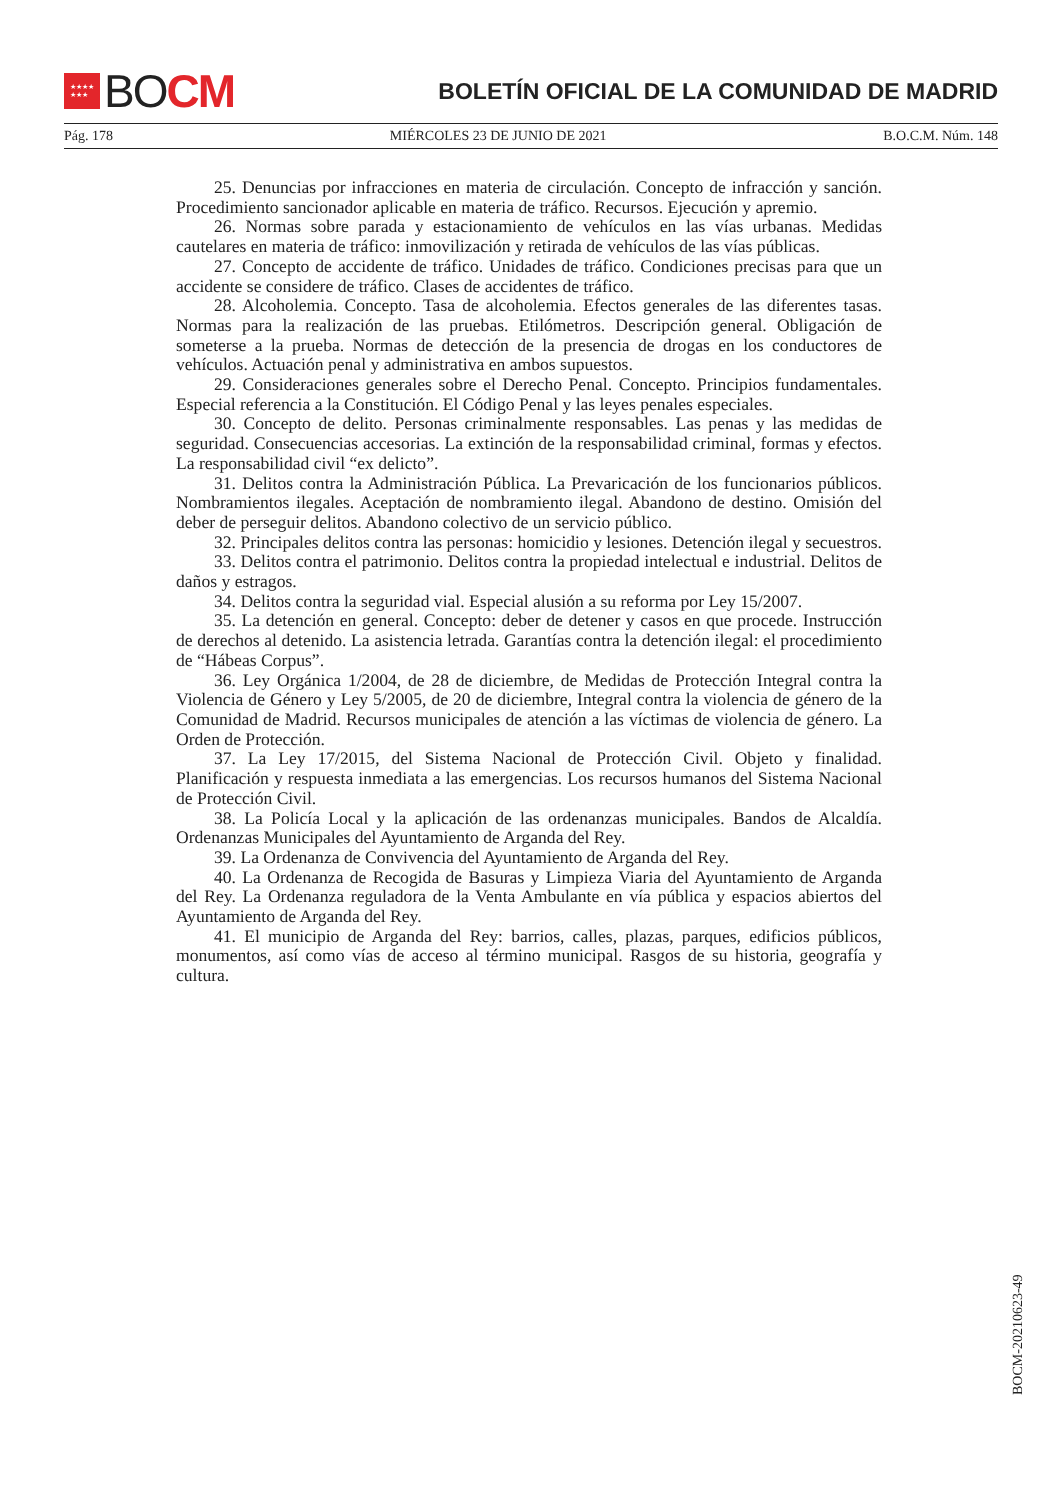★★★★
★★★
BO CM
BOLETÍN OFICIAL DE LA COMUNIDAD DE MADRID
Pág. 178 MIÉRCOLES 23 DE JUNIO DE 2021 B.O.C.M. Núm. 148
25. Denuncias por infracciones en materia de circulación. Concepto de infracción y sanción. Procedimiento sancionador aplicable en materia de tráfico. Recursos. Ejecución y apremio.
26. Normas sobre parada y estacionamiento de vehículos en las vías urbanas. Medidas cautelares en materia de tráfico: inmovilización y retirada de vehículos de las vías públicas.
27. Concepto de accidente de tráfico. Unidades de tráfico. Condiciones precisas para que un accidente se considere de tráfico. Clases de accidentes de tráfico.
28. Alcoholemia. Concepto. Tasa de alcoholemia. Efectos generales de las diferentes tasas. Normas para la realización de las pruebas. Etilómetros. Descripción general. Obligación de someterse a la prueba. Normas de detección de la presencia de drogas en los conductores de vehículos. Actuación penal y administrativa en ambos supuestos.
29. Consideraciones generales sobre el Derecho Penal. Concepto. Principios fundamentales. Especial referencia a la Constitución. El Código Penal y las leyes penales especiales.
30. Concepto de delito. Personas criminalmente responsables. Las penas y las medidas de seguridad. Consecuencias accesorias. La extinción de la responsabilidad criminal, formas y efectos. La responsabilidad civil “ex delicto”.
31. Delitos contra la Administración Pública. La Prevaricación de los funcionarios públicos. Nombramientos ilegales. Aceptación de nombramiento ilegal. Abandono de destino. Omisión del deber de perseguir delitos. Abandono colectivo de un servicio público.
32. Principales delitos contra las personas: homicidio y lesiones. Detención ilegal y secuestros.
33. Delitos contra el patrimonio. Delitos contra la propiedad intelectual e industrial. Delitos de daños y estragos.
34. Delitos contra la seguridad vial. Especial alusión a su reforma por Ley 15/2007.
35. La detención en general. Concepto: deber de detener y casos en que procede. Instrucción de derechos al detenido. La asistencia letrada. Garantías contra la detención ilegal: el procedimiento de “Hábeas Corpus”.
36. Ley Orgánica 1/2004, de 28 de diciembre, de Medidas de Protección Integral contra la Violencia de Género y Ley 5/2005, de 20 de diciembre, Integral contra la violencia de género de la Comunidad de Madrid. Recursos municipales de atención a las víctimas de violencia de género. La Orden de Protección.
37. La Ley 17/2015, del Sistema Nacional de Protección Civil. Objeto y finalidad. Planificación y respuesta inmediata a las emergencias. Los recursos humanos del Sistema Nacional de Protección Civil.
38. La Policía Local y la aplicación de las ordenanzas municipales. Bandos de Alcaldía. Ordenanzas Municipales del Ayuntamiento de Arganda del Rey.
39. La Ordenanza de Convivencia del Ayuntamiento de Arganda del Rey.
40. La Ordenanza de Recogida de Basuras y Limpieza Viaria del Ayuntamiento de Arganda del Rey. La Ordenanza reguladora de la Venta Ambulante en vía pública y espacios abiertos del Ayuntamiento de Arganda del Rey.
41. El municipio de Arganda del Rey: barrios, calles, plazas, parques, edificios públicos, monumentos, así como vías de acceso al término municipal. Rasgos de su historia, geografía y cultura.
BOCM-20210623-49